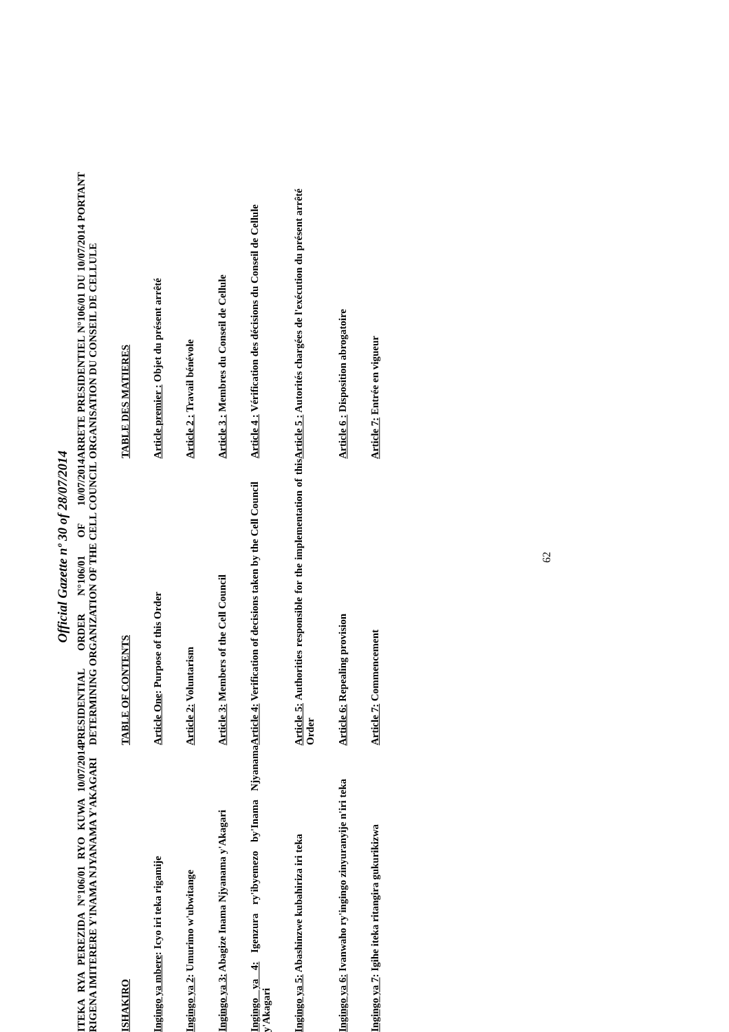Official Gazette nº 30 of 28/07/2014
| ITEKA RYA PEREZIDA N°106/01 RYO KUWA 10/07/2014 RIGENA IMITERERE Y'INAMA NJYANAMA Y'AKAGARI | PRESIDENTIAL ORDER N°106/01 OF 10/07/2014 DETERMINING ORGANIZATION OF THE CELL COUNCIL | ARRETE PRESIDENTIEL N°106/01 DU 10/07/2014 PORTANT ORGANISATION DU CONSEIL DE CELLULE |
| ISHAKIRO | TABLE OF CONTENTS | TABLE DES MATIERES |
| Ingingo ya mbere : Icyo iri teka rigamije | Article One : Purpose of this Order | Article premier : Objet du présent arrêté |
| Ingingo ya 2 : Umurimo w'ubwitange | Article 2: Voluntarism | Article 2 : Travail bénévole |
| Ingingo ya 3: Abagize Inama Njyanama y'Akagari | Article 3: Members of the Cell Council | Article 3 : Membres du Conseil de Cellule |
| Ingingo ya 4: Igenzura ry'ibyemezo by'Inama Njyanama y'Akagari | Article 4: Verification of decisions taken by the Cell Council | Article 4 : Vérification des décisions du Conseil de Cellule |
| Ingingo ya 5: Abashinzwe kubahiriza iri teka | Article 5: Authorities responsible for the implementation of this Order | Article 5 : Autorités chargées de l'exécution du présent arrêté |
| Ingingo ya 6: Ivanwaho ry'ingingo zinyuranyije n'iri teka | Article 6: Repealing provision | Article 6 : Disposition abrogatoire |
| Ingingo ya 7 : Igihe iteka ritangira gukurikizwa | Article 7: Commencement | Article 7: Entrée en vigueur |
62